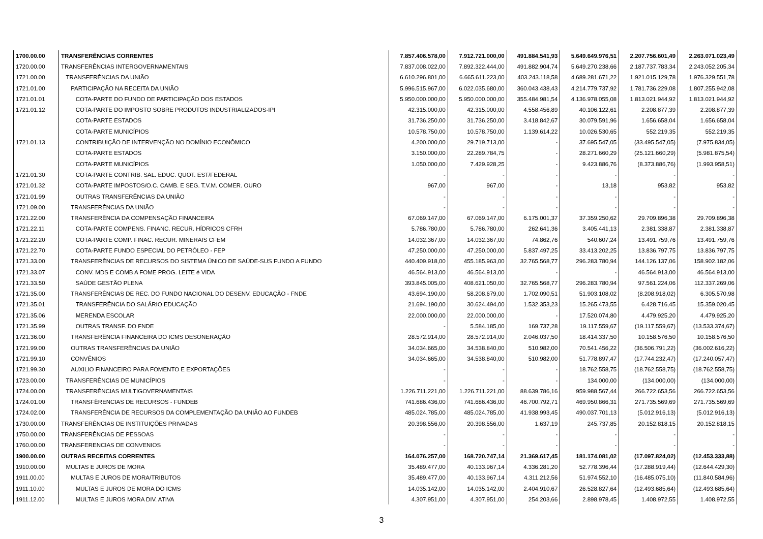| 1700.00.00 | TRANSFERÊNCIAS CORRENTES | 7.857.406.578,00 | 7.912.721.000,00 | 491.884.541,93 | 5.649.649.976,51 | 2.207.756.601,49 | 2.263.071.023,49 |
| 1720.00.00 | TRANSFERÊNCIAS INTERGOVERNAMENTAIS | 7.837.008.022,00 | 7.892.322.444,00 | 491.882.904,74 | 5.649.270.238,66 | 2.187.737.783,34 | 2.243.052.205,34 |
| 1721.00.00 | TRANSFERÊNCIAS DA UNIÃO | 6.610.296.801,00 | 6.665.611.223,00 | 403.243.118,58 | 4.689.281.671,22 | 1.921.015.129,78 | 1.976.329.551,78 |
| 1721.01.00 | PARTICIPAÇÃO NA RECEITA DA UNIÃO | 5.996.515.967,00 | 6.022.035.680,00 | 360.043.438,43 | 4.214.779.737,92 | 1.781.736.229,08 | 1.807.255.942,08 |
| 1721.01.01 | COTA-PARTE DO FUNDO DE PARTICIPAÇÃO DOS ESTADOS | 5.950.000.000,00 | 5.950.000.000,00 | 355.484.981,54 | 4.136.978.055,08 | 1.813.021.944,92 | 1.813.021.944,92 |
| 1721.01.12 | COTA-PARTE DO IMPOSTO SOBRE PRODUTOS INDUSTRIALIZADOS-IPI | 42.315.000,00 | 42.315.000,00 | 4.558.456,89 | 40.106.122,61 | 2.208.877,39 | 2.208.877,39 |
| | COTA-PARTE ESTADOS | 31.736.250,00 | 31.736.250,00 | 3.418.842,67 | 30.079.591,96 | 1.656.658,04 | 1.656.658,04 |
| | COTA-PARTE MUNICÍPIOS | 10.578.750,00 | 10.578.750,00 | 1.139.614,22 | 10.026.530,65 | 552.219,35 | 552.219,35 |
| 1721.01.13 | CONTRIBUIÇÃO DE INTERVENÇÃO NO DOMÍNIO ECONÔMICO | 4.200.000,00 | 29.719.713,00 | - | 37.695.547,05 | (33.495.547,05) | (7.975.834,05) |
| | COTA-PARTE ESTADOS | 3.150.000,00 | 22.289.784,75 | - | 28.271.660,29 | (25.121.660,29) | (5.981.875,54) |
| | COTA-PARTE MUNICÍPIOS | 1.050.000,00 | 7.429.928,25 | - | 9.423.886,76 | (8.373.886,76) | (1.993.958,51) |
| 1721.01.30 | COTA-PARTE CONTRIB. SAL. EDUC. QUOT. EST/FEDERAL | - | - | - | - | - | - |
| 1721.01.32 | COTA-PARTE IMPOSTOS/O.C. CAMB. E SEG. T.V.M. COMER. OURO | 967,00 | 967,00 | - | 13,18 | 953,82 | 953,82 |
| 1721.01.99 | OUTRAS TRANSFERÊNCIAS DA UNIÃO | - | - | - | - | - | - |
| 1721.09.00 | TRANSFERÊNCIAS DA UNIÃO | - | - | - | - | - | - |
| 1721.22.00 | TRANSFERÊNCIA DA COMPENSAÇÃO FINANCEIRA | 67.069.147,00 | 67.069.147,00 | 6.175.001,37 | 37.359.250,62 | 29.709.896,38 | 29.709.896,38 |
| 1721.22.11 | COTA-PARTE COMPENS. FINANC. RECUR. HÍDRICOS CFRH | 5.786.780,00 | 5.786.780,00 | 262.641,36 | 3.405.441,13 | 2.381.338,87 | 2.381.338,87 |
| 1721.22.20 | COTA-PARTE COMP. FINAC. RECUR. MINERAIS CFEM | 14.032.367,00 | 14.032.367,00 | 74.862,76 | 540.607,24 | 13.491.759,76 | 13.491.759,76 |
| 1721.22.70 | COTA-PARTE FUNDO ESPECIAL DO PETRÓLEO - FEP | 47.250.000,00 | 47.250.000,00 | 5.837.497,25 | 33.413.202,25 | 13.836.797,75 | 13.836.797,75 |
| 1721.33.00 | TRANSFERÊNCIAS DE RECURSOS DO SISTEMA ÚNICO DE SAÚDE-SUS FUNDO A FUNDO | 440.409.918,00 | 455.185.963,00 | 32.765.568,77 | 296.283.780,94 | 144.126.137,06 | 158.902.182,06 |
| 1721.33.07 | CONV. MDS E COMB A FOME PROG. LEITE é VIDA | 46.564.913,00 | 46.564.913,00 | - | - | 46.564.913,00 | 46.564.913,00 |
| 1721.33.50 | SAÚDE GESTÃO PLENA | 393.845.005,00 | 408.621.050,00 | 32.765.568,77 | 296.283.780,94 | 97.561.224,06 | 112.337.269,06 |
| 1721.35.00 | TRANSFERÊNCIAS DE REC. DO FUNDO NACIONAL DO DESENV. EDUCAÇÃO - FNDE | 43.694.190,00 | 58.208.679,00 | 1.702.090,51 | 51.903.108,02 | (8.208.918,02) | 6.305.570,98 |
| 1721.35.01 | TRANSFERÊNCIA DO SALÁRIO EDUCAÇÃO | 21.694.190,00 | 30.624.494,00 | 1.532.353,23 | 15.265.473,55 | 6.428.716,45 | 15.359.020,45 |
| 1721.35.06 | MERENDA ESCOLAR | 22.000.000,00 | 22.000.000,00 | - | 17.520.074,80 | 4.479.925,20 | 4.479.925,20 |
| 1721.35.99 | OUTRAS TRANSF. DO FNDE | - | 5.584.185,00 | 169.737,28 | 19.117.559,67 | (19.117.559,67) | (13.533.374,67) |
| 1721.36.00 | TRANSFERÊNCIA FINANCEIRA DO ICMS DESONERAÇÃO | 28.572.914,00 | 28.572.914,00 | 2.046.037,50 | 18.414.337,50 | 10.158.576,50 | 10.158.576,50 |
| 1721.99.00 | OUTRAS TRANSFERÊNCIAS DA UNIÃO | 34.034.665,00 | 34.538.840,00 | 510.982,00 | 70.541.456,22 | (36.506.791,22) | (36.002.616,22) |
| 1721.99.10 | CONVÊNIOS | 34.034.665,00 | 34.538.840,00 | 510.982,00 | 51.778.897,47 | (17.744.232,47) | (17.240.057,47) |
| 1721.99.30 | AUXILIO FINANCEIRO PARA FOMENTO E EXPORTAÇÕES | - | - | - | 18.762.558,75 | (18.762.558,75) | (18.762.558,75) |
| 1723.00.00 | TRANSFERÊNCIAS DE MUNICÍPIOS | - | - | - | 134.000,00 | (134.000,00) | (134.000,00) |
| 1724.00.00 | TRANSFERÊNCIAS MULTIGOVERNAMENTAIS | 1.226.711.221,00 | 1.226.711.221,00 | 88.639.786,16 | 959.988.567,44 | 266.722.653,56 | 266.722.653,56 |
| 1724.01.00 | TRANSFÊRENCIAS DE RECURSOS - FUNDEB | 741.686.436,00 | 741.686.436,00 | 46.700.792,71 | 469.950.866,31 | 271.735.569,69 | 271.735.569,69 |
| 1724.02.00 | TRANSFERÊNCIA DE RECURSOS DA COMPLEMENTAÇÃO DA UNIÃO AO FUNDEB | 485.024.785,00 | 485.024.785,00 | 41.938.993,45 | 490.037.701,13 | (5.012.916,13) | (5.012.916,13) |
| 1730.00.00 | TRANSFERÊNCIAS DE INSTITUIÇÕES PRIVADAS | 20.398.556,00 | 20.398.556,00 | 1.637,19 | 245.737,85 | 20.152.818,15 | 20.152.818,15 |
| 1750.00.00 | TRANSFERÊNCIAS DE PESSOAS | - | - | - | - | - | - |
| 1760.00.00 | TRANSFERENCIAS DE CONVENIOS | - | - | - | - | - | - |
| 1900.00.00 | OUTRAS RECEITAS CORRENTES | 164.076.257,00 | 168.720.747,14 | 21.369.617,45 | 181.174.081,02 | (17.097.824,02) | (12.453.333,88) |
| 1910.00.00 | MULTAS E JUROS DE MORA | 35.489.477,00 | 40.133.967,14 | 4.336.281,20 | 52.778.396,44 | (17.288.919,44) | (12.644.429,30) |
| 1911.00.00 | MULTAS E JUROS DE MORA/TRIBUTOS | 35.489.477,00 | 40.133.967,14 | 4.311.212,56 | 51.974.552,10 | (16.485.075,10) | (11.840.584,96) |
| 1911.10.00 | MULTAS E JUROS DE MORA DO ICMS | 14.035.142,00 | 14.035.142,00 | 2.404.910,67 | 26.528.827,64 | (12.493.685,64) | (12.493.685,64) |
| 1911.12.00 | MULTAS E JUROS MORA DIV. ATIVA | 4.307.951,00 | 4.307.951,00 | 254.203,66 | 2.898.978,45 | 1.408.972,55 | 1.408.972,55 |
3